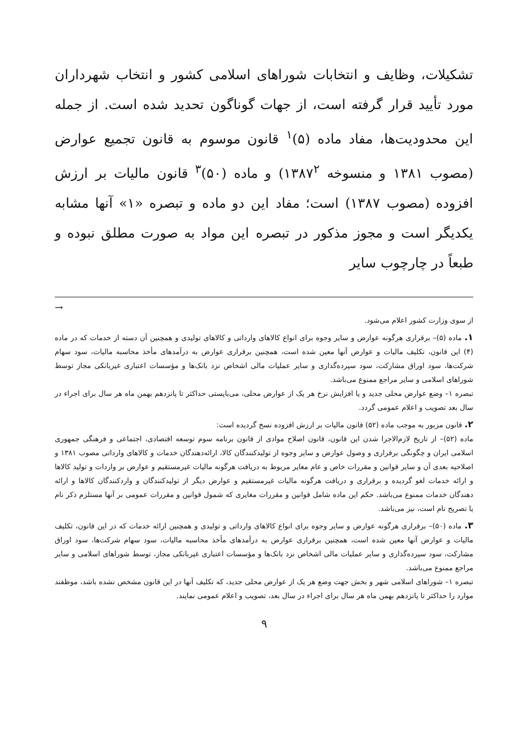تشکیلات، وظایف و انتخابات شوراهای اسلامی کشور و انتخاب شهرداران مورد تأیید قرار گرفته است، از جهات گوناگون تحدید شده است. از جمله این محدودیت‌ها، مفاد ماده (۵)<sup>۱</sup> قانون موسوم به قانون تجمیع عوارض (مصوب ۱۳۸۱ و منسوخه ۱۳۸۷<sup>۲</sup>) و ماده (۵۰)<sup>۳</sup> قانون مالیات بر ارزش افزوده (مصوب ۱۳۸۷) است؛ مفاد این دو ماده و تبصره «۱» آنها مشابه یکدیگر است و مجوز مذکور در تبصره این مواد به صورت مطلق نبوده و طبعاً در چارچوب سایر
→
از سوی وزارت کشور اعلام می‌شود.
۱. ماده (۵)– برقراری هرگونه عوارض و سایر وجوه برای انواع کالاهای وارداتی و کالاهای تولیدی و همچنین آن دسته از خدمات که در ماده (۴) این قانون، تکلیف مالیات و عوارض آنها معین شده است، همچنین برقراری عوارض به درآمدهای مأخذ محاسبه مالیات، سود سهام شرکت‌ها، سود اوراق مشارکت، سود سپرده‌گذاری و سایر عملیات مالی اشخاص نزد بانک‌ها و مؤسسات اعتباری غیربانکی مجاز توسط شوراهای اسلامی و سایر مراجع ممنوع می‌باشد.
تبصره ۱– وضع عوارض محلی جدید و یا افزایش نرخ هر یک از عوارض محلی، می‌بایستی حداکثر تا پانزدهم بهمن ماه هر سال برای اجراء در سال بعد تصویب و اعلام عمومی گردد.
۲. قانون مزبور به موجب ماده (۵۲) قانون مالیات بر ارزش افزوده نسخ گردیده است:
ماده (۵۲)– از تاریخ لازم‌الاجرا شدن این قانون، قانون اصلاح موادی از قانون برنامه سوم توسعه اقتصادی، اجتماعی و فرهنگی جمهوری اسلامی ایران و چگونگی برقراری و وصول عوارض و سایر وجوه از تولیدکنندگان کالا، ارائه‌دهندگان خدمات و کالاهای وارداتی مصوب ۱۳۸۱ و اصلاحیه بعدی آن و سایر قوانین و مقررات خاص و عام مغایر مربوط به دریافت هرگونه مالیات غیرمستقیم و عوارض بر واردات و تولید کالاها و ارائه خدمات لغو گردیده و برقراری و دریافت هرگونه مالیات غیرمستقیم و عوارض دیگر از تولیدکنندگان و واردکنندگان کالاها و ارائه دهندگان خدمات ممنوع می‌باشد. حکم این ماده شامل قوانین و مقررات مغایری که شمول قوانین و مقررات عمومی بر آنها مستلزم ذکر نام یا تصریح نام است، نیز می‌باشد.
۳. ماده (۵۰)– برقراری هرگونه عوارض و سایر وجوه برای انواع کالاهای وارداتی و تولیدی و همچنین ارائه خدمات که در این قانون، تکلیف مالیات و عوارض آنها معین شده است، همچنین برقراری عوارض به درآمدهای مأخذ محاسبه مالیات، سود سهام شرکت‌ها، سود اوراق مشارکت، سود سپرده‌گذاری و سایر عملیات مالی اشخاص نزد بانک‌ها و مؤسسات اعتباری غیربانکی مجاز، توسط شوراهای اسلامی و سایر مراجع ممنوع می‌باشد.
تبصره ۱– شوراهای اسلامی شهر و بخش جهت وضع هر یک از عوارض محلی جدید، که تکلیف آنها در این قانون مشخص نشده باشد، موظفند موارد را حداکثر تا پانزدهم بهمن ماه هر سال برای اجراء در سال بعد، تصویب و اعلام عمومی نمایند.
۹